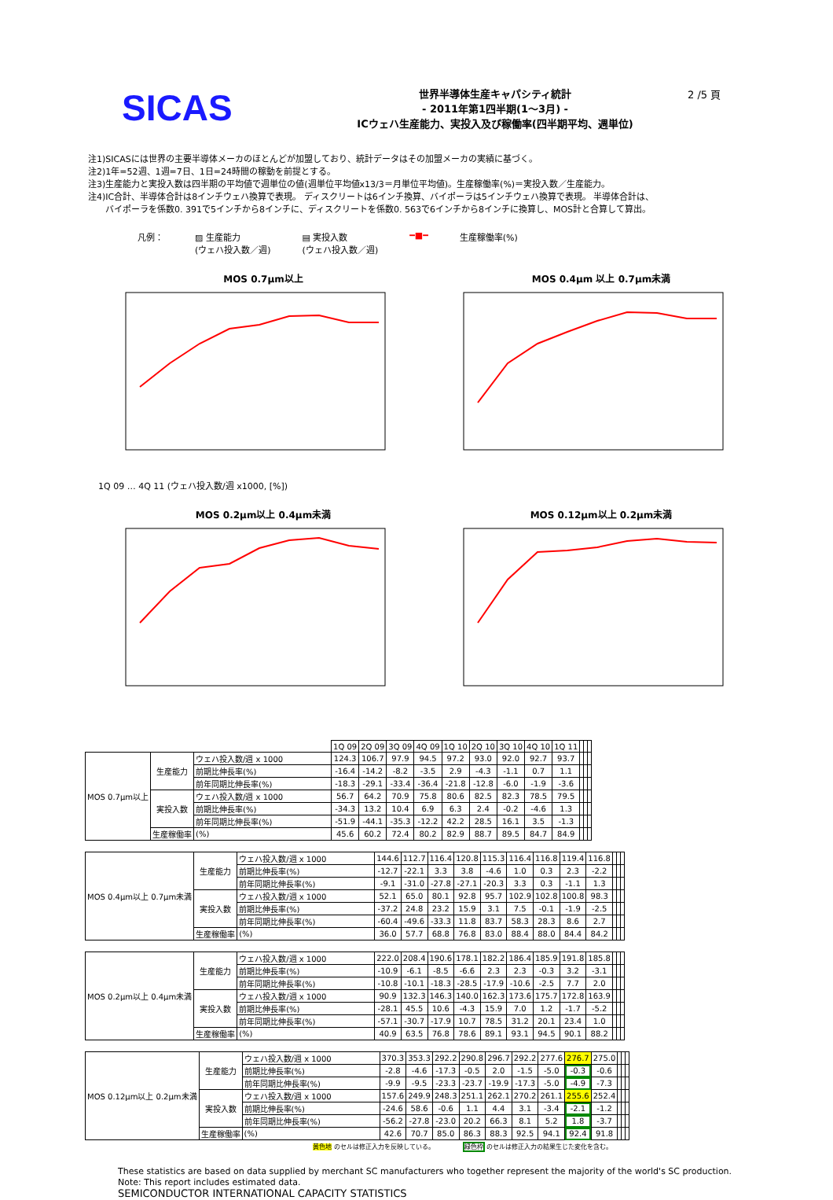SICAS
世界半導体生産キャパシティ統計
- 2011年第1四半期(1～3月) -
ICウェハ生産能力、実投入及び稼働率(四半期平均、週単位)
2 /5 頁
注1)SICASには世界の主要半導体メーカのほとんどが加盟しており、統計データはその加盟メーカの実績に基づく。
注2)1年=52週、1週=7日、1日=24時間の稼動を前提とする。
注3)生産能力と実投入数は四半期の平均値で週単位の値(週単位平均値x13/3＝月単位平均値)。生産稼働率(%)＝実投入数／生産能力。
注4)IC合計、半導体合計は8インチウェハ換算で表現。 ディスクリートは6インチ換算、バイポーラは5インチウェハ換算で表現。 半導体合計は、
　　バイポーラを係数0. 391で5インチから8インチに、ディスクリートを係数0. 563で6インチから8インチに換算し、MOS計と合算して算出。
凡例： ▨ 生産能力
(ウェハ投入数／週) ▤ 実投入数
(ウェハ投入数／週) ━■━ 生産稼働率(%)
MOS 0.7μm以上
1Q 09 … 4Q 11 (ウェハ投入数/週 x1000, [%])
MOS 0.4μm 以上 0.7μm未満
MOS 0.2μm以上 0.4μm未満
MOS 0.12μm以上 0.2μm未満
| | | | 1Q 09 | 2Q 09 | 3Q 09 | 4Q 09 | 1Q 10 | 2Q 10 | 3Q 10 | 4Q 10 | 1Q 11 | | | |
| --- | --- | --- | --- | --- | --- | --- | --- | --- | --- | --- | --- | --- | --- | --- |
| MOS 0.7μm以上 | 生産能力 | ウェハ投入数/週 x 1000 | 124.3 | 106.7 | 97.9 | 94.5 | 97.2 | 93.0 | 92.0 | 92.7 | 93.7 | | | |
| | | 前期比伸長率(%) | -16.4 | -14.2 | -8.2 | -3.5 | 2.9 | -4.3 | -1.1 | 0.7 | 1.1 | | | |
| | | 前年同期比伸長率(%) | -18.3 | -29.1 | -33.4 | -36.4 | -21.8 | -12.8 | -6.0 | -1.9 | -3.6 | | | |
| | 実投入数 | ウェハ投入数/週 x 1000 | 56.7 | 64.2 | 70.9 | 75.8 | 80.6 | 82.5 | 82.3 | 78.5 | 79.5 | | | |
| | | 前期比伸長率(%) | -34.3 | 13.2 | 10.4 | 6.9 | 6.3 | 2.4 | -0.2 | -4.6 | 1.3 | | | |
| | | 前年同期比伸長率(%) | -51.9 | -44.1 | -35.3 | -12.2 | 42.2 | 28.5 | 16.1 | 3.5 | -1.3 | | | |
| | 生産稼働率 | (%) | 45.6 | 60.2 | 72.4 | 80.2 | 82.9 | 88.7 | 89.5 | 84.7 | 84.9 | | | |
| MOS 0.4μm以上 0.7μm未満 | 生産能力 | ウェハ投入数/週 x 1000 | 144.6 | 112.7 | 116.4 | 120.8 | 115.3 | 116.4 | 116.8 | 119.4 | 116.8 | | | |
| | | 前期比伸長率(%) | -12.7 | -22.1 | 3.3 | 3.8 | -4.6 | 1.0 | 0.3 | 2.3 | -2.2 | | | |
| | | 前年同期比伸長率(%) | -9.1 | -31.0 | -27.8 | -27.1 | -20.3 | 3.3 | 0.3 | -1.1 | 1.3 | | | |
| | 実投入数 | ウェハ投入数/週 x 1000 | 52.1 | 65.0 | 80.1 | 92.8 | 95.7 | 102.9 | 102.8 | 100.8 | 98.3 | | | |
| | | 前期比伸長率(%) | -37.2 | 24.8 | 23.2 | 15.9 | 3.1 | 7.5 | -0.1 | -1.9 | -2.5 | | | |
| | | 前年同期比伸長率(%) | -60.4 | -49.6 | -33.3 | 11.8 | 83.7 | 58.3 | 28.3 | 8.6 | 2.7 | | | |
| | 生産稼働率 | (%) | 36.0 | 57.7 | 68.8 | 76.8 | 83.0 | 88.4 | 88.0 | 84.4 | 84.2 | | | |
| MOS 0.2μm以上 0.4μm未満 | 生産能力 | ウェハ投入数/週 x 1000 | 222.0 | 208.4 | 190.6 | 178.1 | 182.2 | 186.4 | 185.9 | 191.8 | 185.8 | | | |
| | | 前期比伸長率(%) | -10.9 | -6.1 | -8.5 | -6.6 | 2.3 | 2.3 | -0.3 | 3.2 | -3.1 | | | |
| | | 前年同期比伸長率(%) | -10.8 | -10.1 | -18.3 | -28.5 | -17.9 | -10.6 | -2.5 | 7.7 | 2.0 | | | |
| | 実投入数 | ウェハ投入数/週 x 1000 | 90.9 | 132.3 | 146.3 | 140.0 | 162.3 | 173.6 | 175.7 | 172.8 | 163.9 | | | |
| | | 前期比伸長率(%) | -28.1 | 45.5 | 10.6 | -4.3 | 15.9 | 7.0 | 1.2 | -1.7 | -5.2 | | | |
| | | 前年同期比伸長率(%) | -57.1 | -30.7 | -17.9 | 10.7 | 78.5 | 31.2 | 20.1 | 23.4 | 1.0 | | | |
| | 生産稼働率 | (%) | 40.9 | 63.5 | 76.8 | 78.6 | 89.1 | 93.1 | 94.5 | 90.1 | 88.2 | | | |
| MOS 0.12μm以上 0.2μm未満 | 生産能力 | ウェハ投入数/週 x 1000 | 370.3 | 353.3 | 292.2 | 290.8 | 296.7 | 292.2 | 277.6 | 276.7 | 275.0 | | | |
| | | 前期比伸長率(%) | -2.8 | -4.6 | -17.3 | -0.5 | 2.0 | -1.5 | -5.0 | -0.3 | -0.6 | | | |
| | | 前年同期比伸長率(%) | -9.9 | -9.5 | -23.3 | -23.7 | -19.9 | -17.3 | -5.0 | -4.9 | -7.3 | | | |
| | 実投入数 | ウェハ投入数/週 x 1000 | 157.6 | 249.9 | 248.3 | 251.1 | 262.1 | 270.2 | 261.1 | 255.6 | 252.4 | | | |
| | | 前期比伸長率(%) | -24.6 | 58.6 | -0.6 | 1.1 | 4.4 | 3.1 | -3.4 | -2.1 | -1.2 | | | |
| | | 前年同期比伸長率(%) | -56.2 | -27.8 | -23.0 | 20.2 | 66.3 | 8.1 | 5.2 | 1.8 | -3.7 | | | |
| | 生産稼働率 | (%) | 42.6 | 70.7 | 85.0 | 86.3 | 88.3 | 92.5 | 94.1 | 92.4 | 91.8 | | | |
黄色地 のセルは修正入力を反映している。　　　　　緑色枠 のセルは修正入力の結果生じた変化を含む。
These statistics are based on data supplied by merchant SC manufacturers who together represent the majority of the world's SC production.
Note: This report includes estimated data.
SEMICONDUCTOR INTERNATIONAL CAPACITY STATISTICS